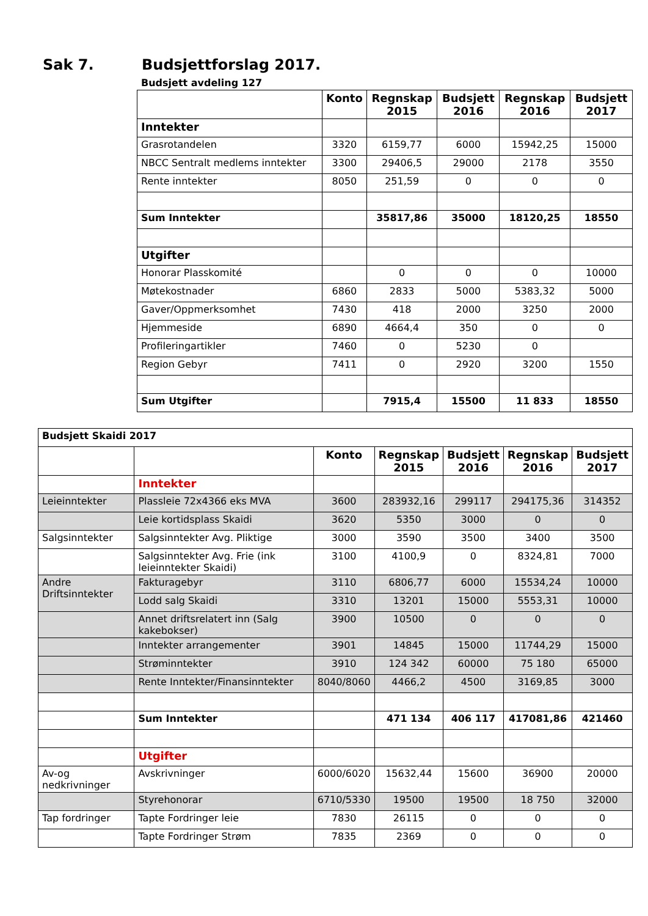Sak 7. Budsjettforslag 2017.
Budsjett avdeling 127
| | Konto | Regnskap 2015 | Budsjett 2016 | Regnskap 2016 | Budsjett 2017 |
| --- | --- | --- | --- | --- | --- |
| Inntekter | | | | | |
| Grasrotandelen | 3320 | 6159,77 | 6000 | 15942,25 | 15000 |
| NBCC Sentralt medlems inntekter | 3300 | 29406,5 | 29000 | 2178 | 3550 |
| Rente inntekter | 8050 | 251,59 | 0 | 0 | 0 |
| Sum Inntekter | | 35817,86 | 35000 | 18120,25 | 18550 |
| Utgifter | | | | | |
| Honorar Plasskomité | | 0 | 0 | 0 | 10000 |
| Møtekostnader | 6860 | 2833 | 5000 | 5383,32 | 5000 |
| Gaver/Oppmerksomhet | 7430 | 418 | 2000 | 3250 | 2000 |
| Hjemmeside | 6890 | 4664,4 | 350 | 0 | 0 |
| Profileringartikler | 7460 | 0 | 5230 | 0 | |
| Region Gebyr | 7411 | 0 | 2920 | 3200 | 1550 |
| Sum Utgifter | | 7915,4 | 15500 | 11 833 | 18550 |
| Budsjett Skaidi 2017 | | | | | | |
| | | Konto | Regnskap 2015 | Budsjett 2016 | Regnskap 2016 | Budsjett 2017 |
| | Inntekter | | | | | |
| Leieinntekter | Plassleie 72x4366 eks MVA | 3600 | 283932,16 | 299117 | 294175,36 | 314352 |
| | Leie kortidsplass Skaidi | 3620 | 5350 | 3000 | 0 | 0 |
| Salgsinntekter | Salgsinntekter Avg. Pliktige | 3000 | 3590 | 3500 | 3400 | 3500 |
| | Salgsinntekter Avg. Frie (ink leieinntekter Skaidi) | 3100 | 4100,9 | 0 | 8324,81 | 7000 |
| Andre Driftsinntekter | Fakturagebyr | 3110 | 6806,77 | 6000 | 15534,24 | 10000 |
| | Lodd salg Skaidi | 3310 | 13201 | 15000 | 5553,31 | 10000 |
| | Annet driftsrelatert inn (Salg kakebokser) | 3900 | 10500 | 0 | 0 | 0 |
| | Inntekter arrangementer | 3901 | 14845 | 15000 | 11744,29 | 15000 |
| | Strøminntekter | 3910 | 124 342 | 60000 | 75 180 | 65000 |
| | Rente Inntekter/Finansinntekter | 8040/8060 | 4466,2 | 4500 | 3169,85 | 3000 |
| | Sum Inntekter | | 471 134 | 406 117 | 417081,86 | 421460 |
| | Utgifter | | | | | |
| Av-og nedkrivninger | Avskrivninger | 6000/6020 | 15632,44 | 15600 | 36900 | 20000 |
| | Styrehonorar | 6710/5330 | 19500 | 19500 | 18 750 | 32000 |
| Tap fordringer | Tapte Fordringer leie | 7830 | 26115 | 0 | 0 | 0 |
| | Tapte Fordringer Strøm | 7835 | 2369 | 0 | 0 | 0 |